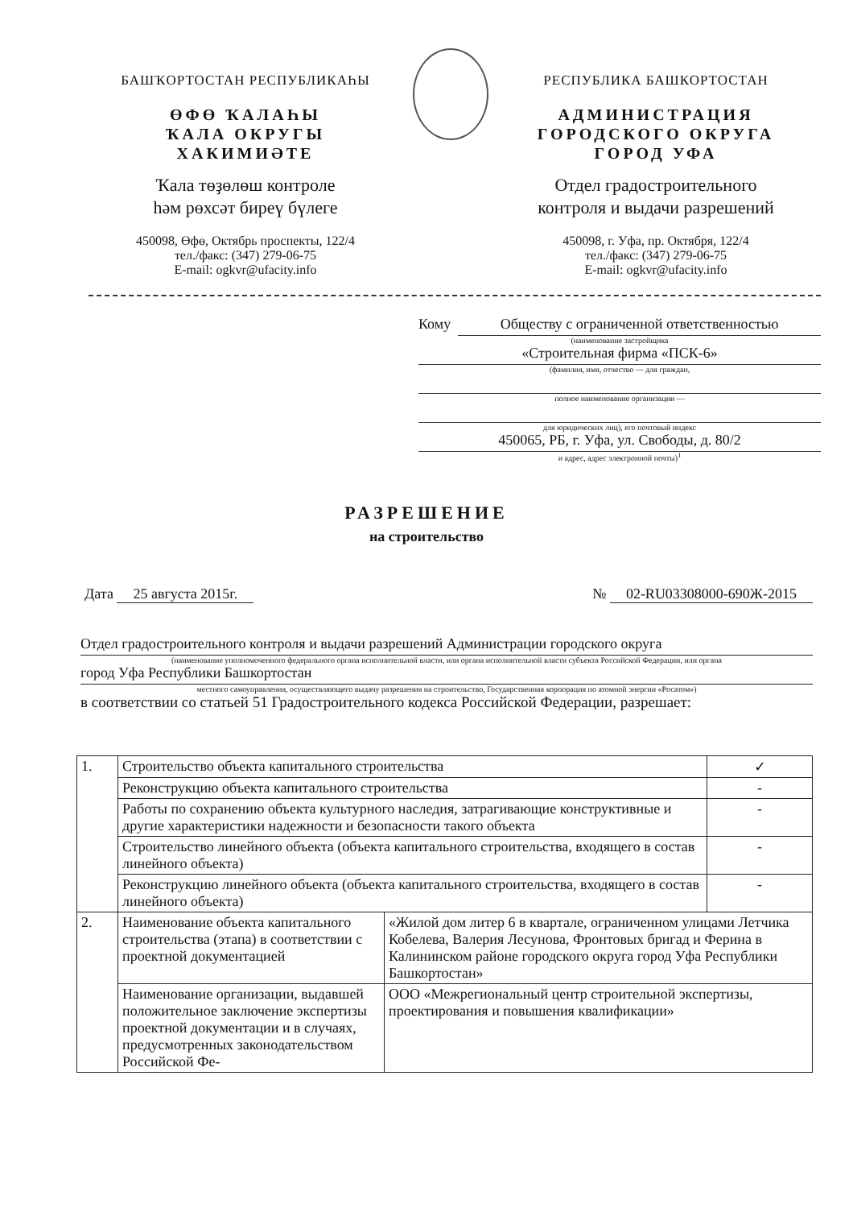БАШҠОРТОСТАН РЕСПУБЛИКАҺЫ
ӨФӨ ҠАЛАҺЫ
ҠАЛА ОКРУГЫ
ХАКИМИӘТЕ
Ҡала төҙөлөш контроле
һәм рөхсәт биреү бүлеге
450098, Өфө, Октябрь проспекты, 122/4
тел./факс: (347) 279-06-75
E-mail: ogkvr@ufacity.info
РЕСПУБЛИКА БАШКОРТОСТАН
АДМИНИСТРАЦИЯ
ГОРОДСКОГО ОКРУГА
ГОРОД УФА
Отдел градостроительного
контроля и выдачи разрешений
450098, г. Уфа, пр. Октября, 122/4
тел./факс: (347) 279-06-75
E-mail: ogkvr@ufacity.info
Кому Обществу с ограниченной ответственностью
(наименование застройщика
«Строительная фирма «ПСК-6»
(фамилия, имя, отчество — для граждан,
полное наименование организации —
для юридических лиц), его почтовый индекс
450065, РБ, г. Уфа, ул. Свободы, д. 80/2
и адрес, адрес электронной почты)<sup>1</sup>
РАЗРЕШЕНИЕ
на строительство
Дата 25 августа 2015г. № 02-RU03308000-690Ж-2015
Отдел градостроительного контроля и выдачи разрешений Администрации городского округа
(наименование уполномоченного федерального органа исполнительной власти, или органа исполнительной власти субъекта Российской Федерации, или органа
город Уфа Республики Башкортостан
местного самоуправления, осуществляющего выдачу разрешения на строительство, Государственная корпорация по атомной энергии «Росатом»)
в соответствии со статьей 51 Градостроительного кодекса Российской Федерации, разрешает:
| 1. | Строительство объекта капитального строительства | | ✓ |
| | Реконструкцию объекта капитального строительства | | - |
| | Работы по сохранению объекта культурного наследия, затрагивающие конструктивные и другие характеристики надежности и безопасности такого объекта | | - |
| | Строительство линейного объекта (объекта капитального строительства, входящего в состав линейного объекта) | | - |
| | Реконструкцию линейного объекта (объекта капитального строительства, входящего в состав линейного объекта) | | - |
| 2. | Наименование объекта капитального строительства (этапа) в соответствии с проектной документацией | «Жилой дом литер 6 в квартале, ограниченном улицами Летчика Кобелева, Валерия Лесунова, Фронтовых бригад и Ферина в Калининском районе городского округа город Уфа Республики Башкортостан» | |
| | Наименование организации, выдавшей положительное заключение экспертизы проектной документации и в случаях, предусмотренных законодательством Российской Фе- | ООО «Межрегиональный центр строительной экспертизы, проектирования и повышения квалификации» | |